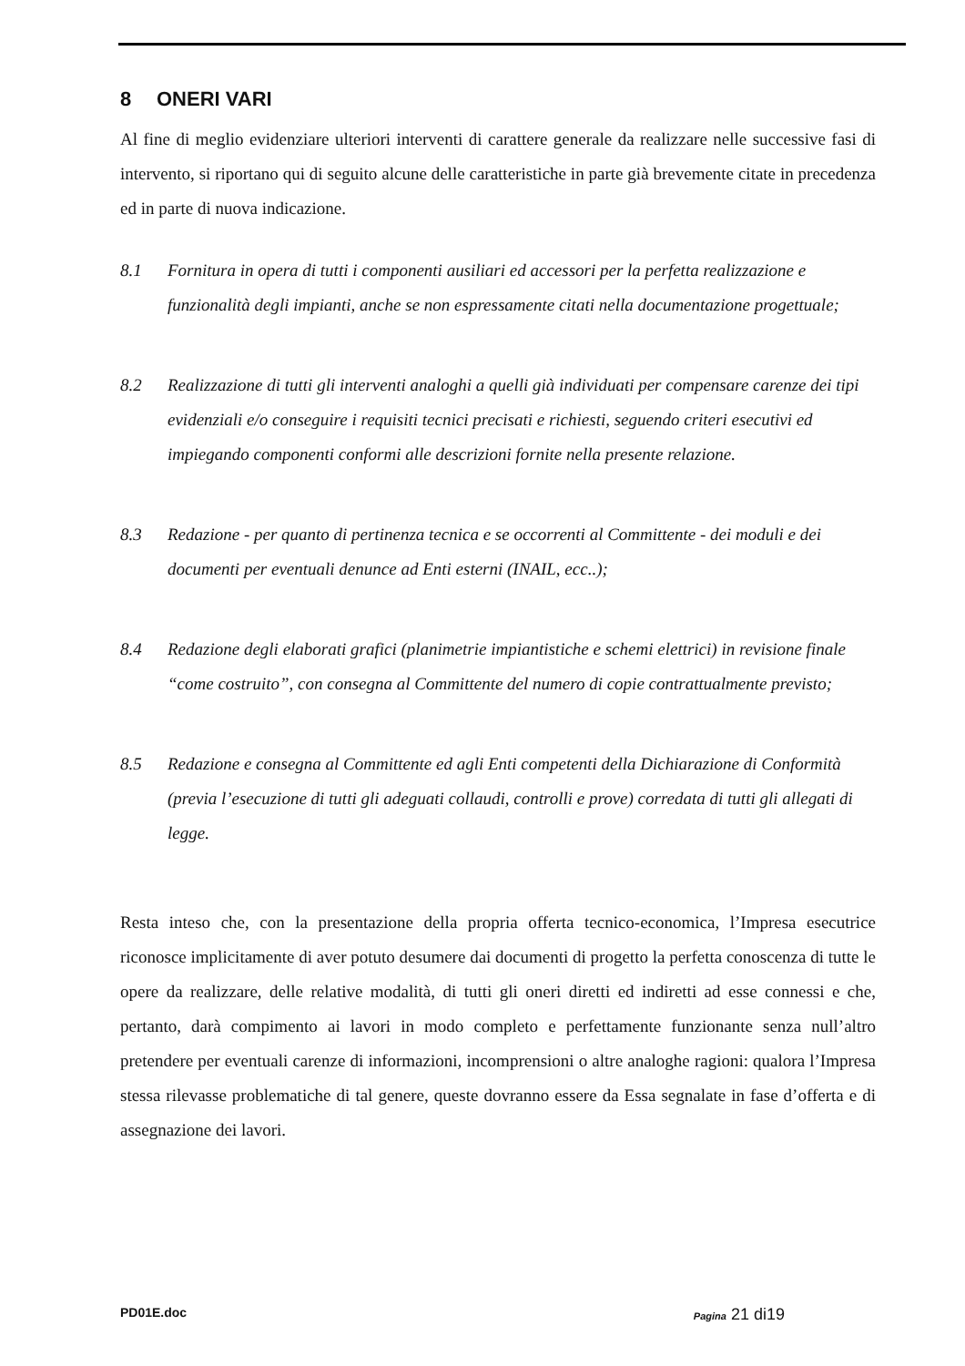8 ONERI VARI
Al fine di meglio evidenziare ulteriori interventi di carattere generale da realizzare nelle successive fasi di intervento, si riportano qui di seguito alcune delle caratteristiche in parte già brevemente citate in precedenza ed in parte di nuova indicazione.
8.1 Fornitura in opera di tutti i componenti ausiliari ed accessori per la perfetta realizzazione e funzionalità degli impianti, anche se non espressamente citati nella documentazione progettuale;
8.2 Realizzazione di tutti gli interventi analoghi a quelli già individuati per compensare carenze dei tipi evidenziali e/o conseguire i requisiti tecnici precisati e richiesti, seguendo criteri esecutivi ed impiegando componenti conformi alle descrizioni fornite nella presente relazione.
8.3 Redazione - per quanto di pertinenza tecnica e se occorrenti al Committente - dei moduli e dei documenti per eventuali denunce ad Enti esterni (INAIL, ecc..);
8.4 Redazione degli elaborati grafici (planimetrie impiantistiche e schemi elettrici) in revisione finale “come costruito”, con consegna al Committente del numero di copie contrattualmente previsto;
8.5 Redazione e consegna al Committente ed agli Enti competenti della Dichiarazione di Conformità (previa l’esecuzione di tutti gli adeguati collaudi, controlli e prove) corredata di tutti gli allegati di legge.
Resta inteso che, con la presentazione della propria offerta tecnico-economica, l’Impresa esecutrice riconosce implicitamente di aver potuto desumere dai documenti di progetto la perfetta conoscenza di tutte le opere da realizzare, delle relative modalità, di tutti gli oneri diretti ed indiretti ad esse connessi e che, pertanto, darà compimento ai lavori in modo completo e perfettamente funzionante senza null’altro pretendere per eventuali carenze di informazioni, incomprensioni o altre analoghe ragioni: qualora l’Impresa stessa rilevasse problematiche di tal genere, queste dovranno essere da Essa segnalate in fase d’offerta e di assegnazione dei lavori.
PD01E.doc Pagina 21 di19